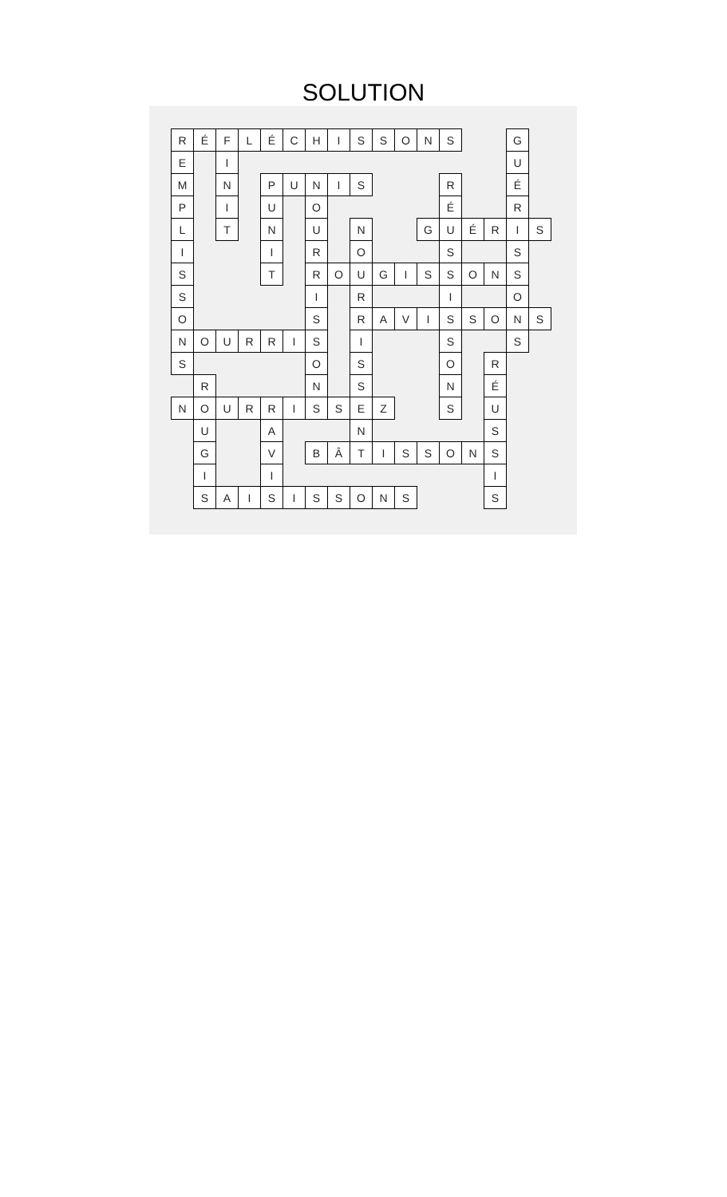SOLUTION
| R | É | F | L | É | C | H | I | S | S | O | N | S | | | G | |
| E | | I | | | | | | | | | | | | | U | |
| M | | N | | P | U | N | I | S | | | | R | | | É | |
| P | | I | | U | | O | | | | | | É | | | R | |
| L | | T | | N | | U | | N | | | G | U | É | R | I | S |
| I | | | | I | | R | | O | | | | S | | | S | |
| S | | | | T | | R | O | U | G | I | S | S | O | N | S | |
| S | | | | | | I | | R | | | | I | | | O | |
| O | | | | | | S | | R | A | V | I | S | S | O | N | S |
| N | O | U | R | R | I | S | | I | | | | S | | | S | |
| S | | | | | | O | | S | | | | O | | R | | |
| | R | | | | | N | | S | | | | N | | É | | |
| N | O | U | R | R | I | S | S | E | Z | | | S | | U | | |
| | U | | | A | | | | N | | | | | | S | | |
| | G | | | V | | B | Â | T | I | S | S | O | N | S | | |
| | I | | | I | | | | | | | | | | I | | |
| | S | A | I | S | I | S | S | O | N | S | | | | S | | |